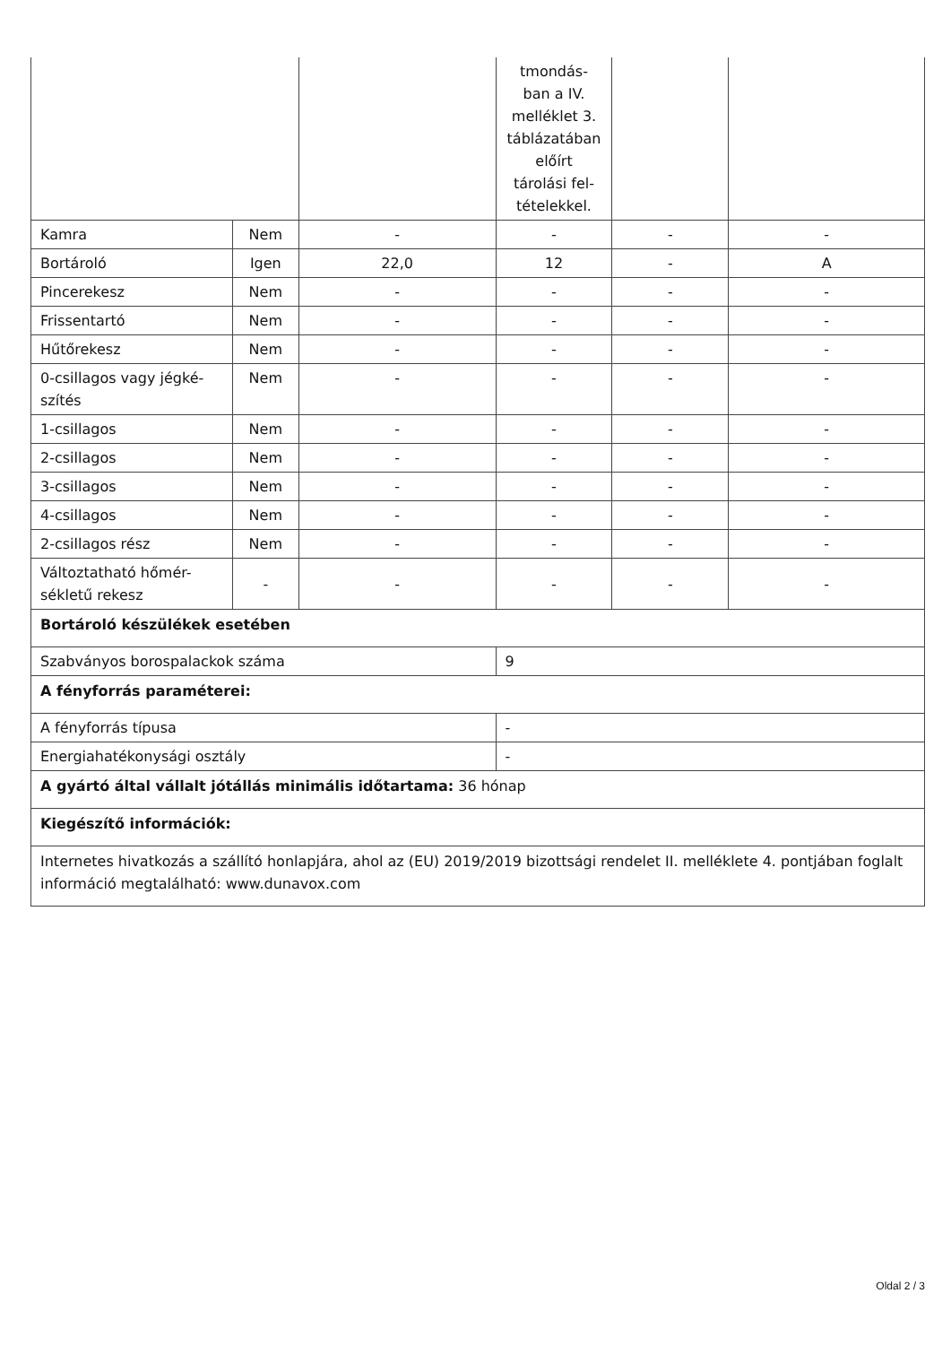| | | | tmondás- ban a IV. melléklet 3. táblázatában előírt tárolási fel- tételekkel. | | |
| Kamra | Nem | - | - | - | - |
| Bortároló | Igen | 22,0 | 12 | - | A |
| Pincerekesz | Nem | - | - | - | - |
| Frissentartó | Nem | - | - | - | - |
| Hűtőrekesz | Nem | - | - | - | - |
| 0-csillagos vagy jégké- szítés | Nem | - | - | - | - |
| 1-csillagos | Nem | - | - | - | - |
| 2-csillagos | Nem | - | - | - | - |
| 3-csillagos | Nem | - | - | - | - |
| 4-csillagos | Nem | - | - | - | - |
| 2-csillagos rész | Nem | - | - | - | - |
| Változtatható hőmér- sékletű rekesz | - | - | - | - | - |
| Bortároló készülékek esetében | | | | | |
| Szabványos borospalackok száma | | | 9 | | |
| A fényforrás paraméterei: | | | | | |
| A fényforrás típusa | | | - | | |
| Energiahatékonysági osztály | | | - | | |
| A gyártó által vállalt jótállás minimális időtartama: 36 hónap | | | | | |
| Kiegészítő információk: | | | | | |
| Internetes hivatkozás a szállító honlapjára, ahol az (EU) 2019/2019 bizottsági rendelet II. melléklete 4. pontjában foglalt információ megtalálható: www.dunavox.com | | | | | |
Oldal 2 / 3